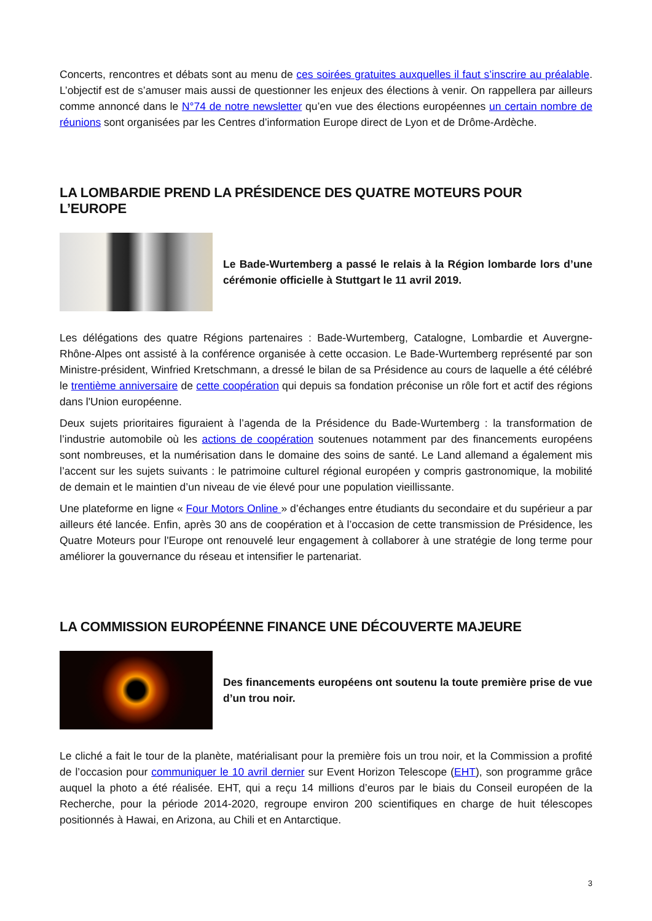Concerts, rencontres et débats sont au menu de ces soirées gratuites auxquelles il faut s’inscrire au préalable. L’objectif est de s’amuser mais aussi de questionner les enjeux des élections à venir. On rappellera par ailleurs comme annoncé dans le N°74 de notre newsletter qu’en vue des élections européennes un certain nombre de réunions sont organisées par les Centres d’information Europe direct de Lyon et de Drôme-Ardèche.
LA LOMBARDIE PREND LA PRÉSIDENCE DES QUATRE MOTEURS POUR L’EUROPE
Le Bade-Wurtemberg a passé le relais à la Région lombarde lors d’une cérémonie officielle à Stuttgart le 11 avril 2019.
Les délégations des quatre Régions partenaires : Bade-Wurtemberg, Catalogne, Lombardie et Auvergne-Rhône-Alpes ont assisté à la conférence organisée à cette occasion. Le Bade-Wurtemberg représenté par son Ministre-président, Winfried Kretschmann, a dressé le bilan de sa Présidence au cours de laquelle a été célébré le trentième anniversaire de cette coopération qui depuis sa fondation préconise un rôle fort et actif des régions dans l'Union européenne.
Deux sujets prioritaires figuraient à l’agenda de la Présidence du Bade-Wurtemberg : la transformation de l’industrie automobile où les actions de coopération soutenues notamment par des financements européens sont nombreuses, et la numérisation dans le domaine des soins de santé. Le Land allemand a également mis l’accent sur les sujets suivants : le patrimoine culturel régional européen y compris gastronomique, la mobilité de demain et le maintien d’un niveau de vie élevé pour une population vieillissante.
Une plateforme en ligne « Four Motors Online » d’échanges entre étudiants du secondaire et du supérieur a par ailleurs été lancée. Enfin, après 30 ans de coopération et à l’occasion de cette transmission de Présidence, les Quatre Moteurs pour l'Europe ont renouvelé leur engagement à collaborer à une stratégie de long terme pour améliorer la gouvernance du réseau et intensifier le partenariat.
LA COMMISSION EUROPÉENNE FINANCE UNE DÉCOUVERTE MAJEURE
Des financements européens ont soutenu la toute première prise de vue d’un trou noir.
Le cliché a fait le tour de la planète, matérialisant pour la première fois un trou noir, et la Commission a profité de l’occasion pour communiquer le 10 avril dernier sur Event Horizon Telescope (EHT), son programme grâce auquel la photo a été réalisée. EHT, qui a reçu 14 millions d’euros par le biais du Conseil européen de la Recherche, pour la période 2014-2020, regroupe environ 200 scientifiques en charge de huit télescopes positionnés à Hawai, en Arizona, au Chili et en Antarctique.
3